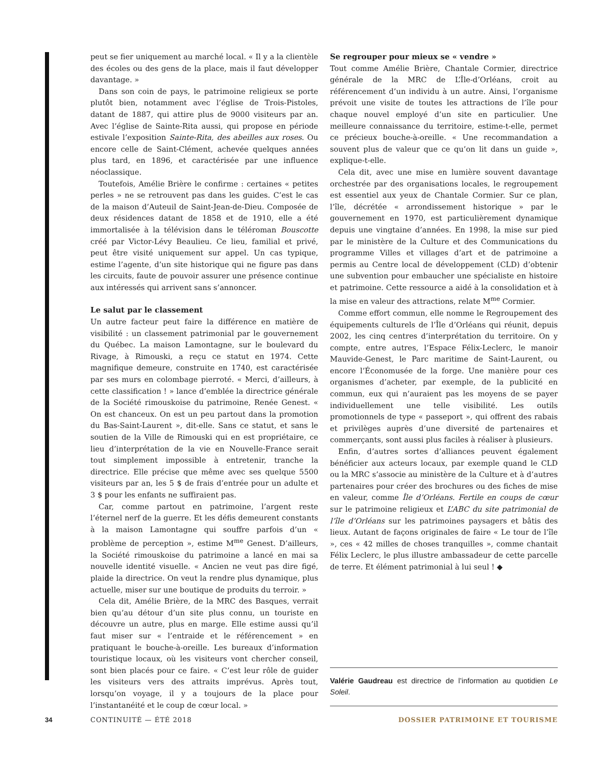peut se fier uniquement au marché local. « Il y a la clientèle des écoles ou des gens de la place, mais il faut développer davantage. »
Dans son coin de pays, le patrimoine religieux se porte plutôt bien, notamment avec l’église de Trois-Pistoles, datant de 1887, qui attire plus de 9000 visiteurs par an. Avec l’église de Sainte-Rita aussi, qui propose en période estivale l’exposition Sainte-Rita, des abeilles aux roses. Ou encore celle de Saint-Clément, achevée quelques années plus tard, en 1896, et caractérisée par une influence néoclassique.
Toutefois, Amélie Brière le confirme : certaines « petites perles » ne se retrouvent pas dans les guides. C’est le cas de la maison d’Auteuil de Saint-Jean-de-Dieu. Composée de deux résidences datant de 1858 et de 1910, elle a été immortalisée à la télévision dans le téléroman Bouscotte créé par Victor-Lévy Beaulieu. Ce lieu, familial et privé, peut être visité uniquement sur appel. Un cas typique, estime l’agente, d’un site historique qui ne figure pas dans les circuits, faute de pouvoir assurer une présence continue aux intéressés qui arrivent sans s’annoncer.
Le salut par le classement
Un autre facteur peut faire la différence en matière de visibilité : un classement patrimonial par le gouvernement du Québec. La maison Lamontagne, sur le boulevard du Rivage, à Rimouski, a reçu ce statut en 1974. Cette magnifique demeure, construite en 1740, est caractérisée par ses murs en colombage pierroté. « Merci, d’ailleurs, à cette classification ! » lance d’emblée la directrice générale de la Société rimouskoise du patrimoine, Renée Genest. « On est chanceux. On est un peu partout dans la promotion du Bas-Saint-Laurent », dit-elle. Sans ce statut, et sans le soutien de la Ville de Rimouski qui en est propriétaire, ce lieu d’interprétation de la vie en Nouvelle-France serait tout simplement impossible à entretenir, tranche la directrice. Elle précise que même avec ses quelque 5500 visiteurs par an, les 5 $ de frais d’entrée pour un adulte et 3 $ pour les enfants ne suffiraient pas.
Car, comme partout en patrimoine, l’argent reste l’éternel nerf de la guerre. Et les défis demeurent constants à la maison Lamontagne qui souffre parfois d’un « problème de perception », estime M<sup>me</sup> Genest. D’ailleurs, la Société rimouskoise du patrimoine a lancé en mai sa nouvelle identité visuelle. « Ancien ne veut pas dire figé, plaide la directrice. On veut la rendre plus dynamique, plus actuelle, miser sur une boutique de produits du terroir. »
Cela dit, Amélie Brière, de la MRC des Basques, verrait bien qu’au détour d’un site plus connu, un touriste en découvre un autre, plus en marge. Elle estime aussi qu’il faut miser sur « l’entraide et le référencement » en pratiquant le bouche-à-oreille. Les bureaux d’information touristique locaux, où les visiteurs vont chercher conseil, sont bien placés pour ce faire. « C’est leur rôle de guider les visiteurs vers des attraits imprévus. Après tout, lorsqu’on voyage, il y a toujours de la place pour l’instantanéité et le coup de cœur local. »
Se regrouper pour mieux se « vendre »
Tout comme Amélie Brière, Chantale Cormier, directrice générale de la MRC de L’Île-d’Orléans, croit au référencement d’un individu à un autre. Ainsi, l’organisme prévoit une visite de toutes les attractions de l’île pour chaque nouvel employé d’un site en particulier. Une meilleure connaissance du territoire, estime-t-elle, permet ce précieux bouche-à-oreille. « Une recommandation a souvent plus de valeur que ce qu’on lit dans un guide », explique-t-elle.
Cela dit, avec une mise en lumière souvent davantage orchestrée par des organisations locales, le regroupement est essentiel aux yeux de Chantale Cormier. Sur ce plan, l’île, décrétée « arrondissement historique » par le gouvernement en 1970, est particulièrement dynamique depuis une vingtaine d’années. En 1998, la mise sur pied par le ministère de la Culture et des Communications du programme Villes et villages d’art et de patrimoine a permis au Centre local de développement (CLD) d’obtenir une subvention pour embaucher une spécialiste en histoire et patrimoine. Cette ressource a aidé à la consolidation et à la mise en valeur des attractions, relate M<sup>me</sup> Cormier.
Comme effort commun, elle nomme le Regroupement des équipements culturels de l’Île d’Orléans qui réunit, depuis 2002, les cinq centres d’interprétation du territoire. On y compte, entre autres, l’Espace Félix-Leclerc, le manoir Mauvide-Genest, le Parc maritime de Saint-Laurent, ou encore l’Économusée de la forge. Une manière pour ces organismes d’acheter, par exemple, de la publicité en commun, eux qui n’auraient pas les moyens de se payer individuellement une telle visibilité. Les outils promotionnels de type « passeport », qui offrent des rabais et privilèges auprès d’une diversité de partenaires et commerçants, sont aussi plus faciles à réaliser à plusieurs.
Enfin, d’autres sortes d’alliances peuvent également bénéficier aux acteurs locaux, par exemple quand le CLD ou la MRC s’associe au ministère de la Culture et à d’autres partenaires pour créer des brochures ou des fiches de mise en valeur, comme Île d’Orléans. Fertile en coups de cœur sur le patrimoine religieux et L’ABC du site patrimonial de l’île d’Orléans sur les patrimoines paysagers et bâtis des lieux. Autant de façons originales de faire « Le tour de l’île », ces « 42 milles de choses tranquilles », comme chantait Félix Leclerc, le plus illustre ambassadeur de cette parcelle de terre. Et élément patrimonial à lui seul ! ◆
Valérie Gaudreau est directrice de l’information au quotidien Le Soleil.
34 CONTINUITÉ — ÉTÉ 2018 DOSSIER PATRIMOINE ET TOURISME